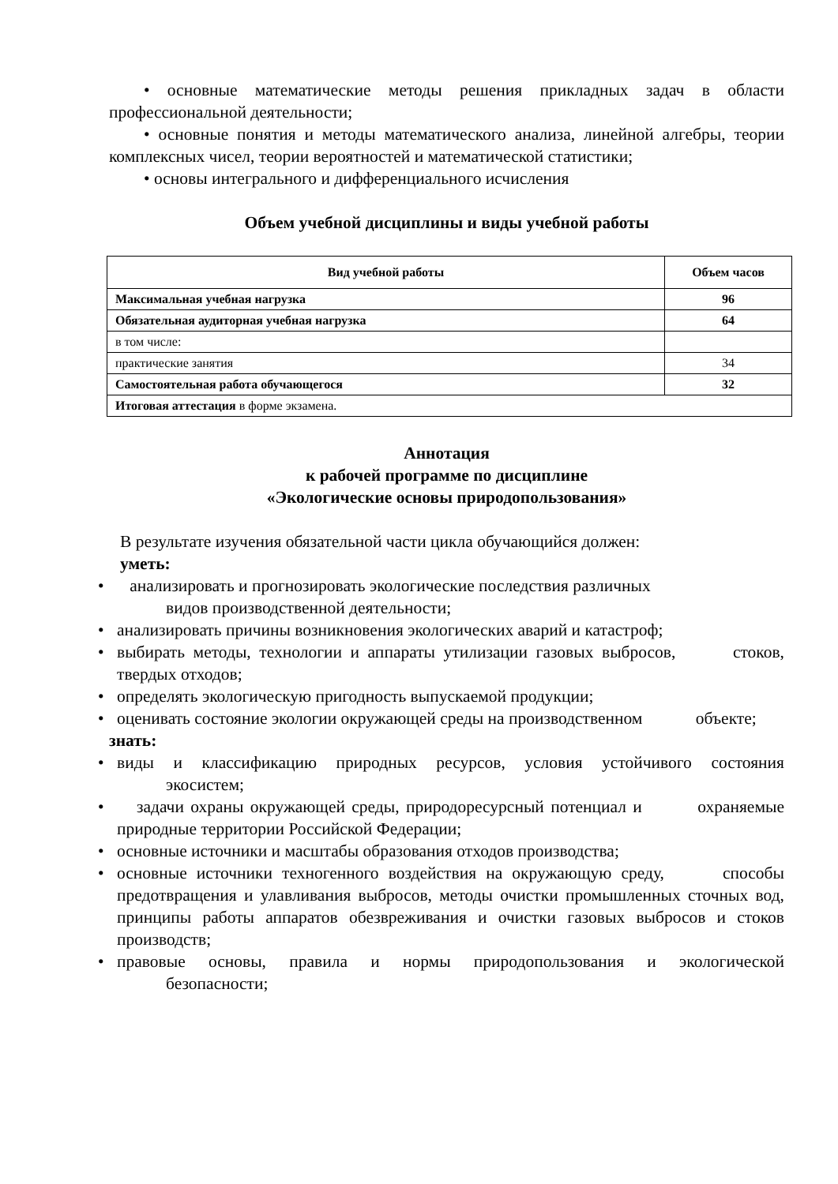• основные математические методы решения прикладных задач в области профессиональной деятельности;
• основные понятия и методы математического анализа, линейной алгебры, теории комплексных чисел, теории вероятностей и математической статистики;
• основы интегрального и дифференциального исчисления
Объем учебной дисциплины и виды учебной работы
| Вид учебной работы | Объем часов |
| --- | --- |
| Максимальная учебная нагрузка | 96 |
| Обязательная аудиторная учебная нагрузка | 64 |
| в том числе: | |
| практические занятия | 34 |
| Самостоятельная работа обучающегося | 32 |
| Итоговая аттестация в форме экзамена. | |
Аннотация
к рабочей программе по дисциплине
«Экологические основы природопользования»
В результате изучения обязательной части цикла обучающийся должен:
уметь:
• анализировать и прогнозировать экологические последствия различных
видов производственной деятельности;
• анализировать причины возникновения экологических аварий и катастроф;
• выбирать методы, технологии и аппараты утилизации газовых выбросов, стоков, твердых отходов;
• определять экологическую пригодность выпускаемой продукции;
• оценивать состояние экологии окружающей среды на производственном объекте;
знать:
• виды и классификацию природных ресурсов, условия устойчивого состояния экосистем;
• задачи охраны окружающей среды, природоресурсный потенциал и охраняемые природные территории Российской Федерации;
• основные источники и масштабы образования отходов производства;
• основные источники техногенного воздействия на окружающую среду, способы предотвращения и улавливания выбросов, методы очистки промышленных сточных вод, принципы работы аппаратов обезвреживания и очистки газовых выбросов и стоков производств;
• правовые основы, правила и нормы природопользования и экологической безопасности;